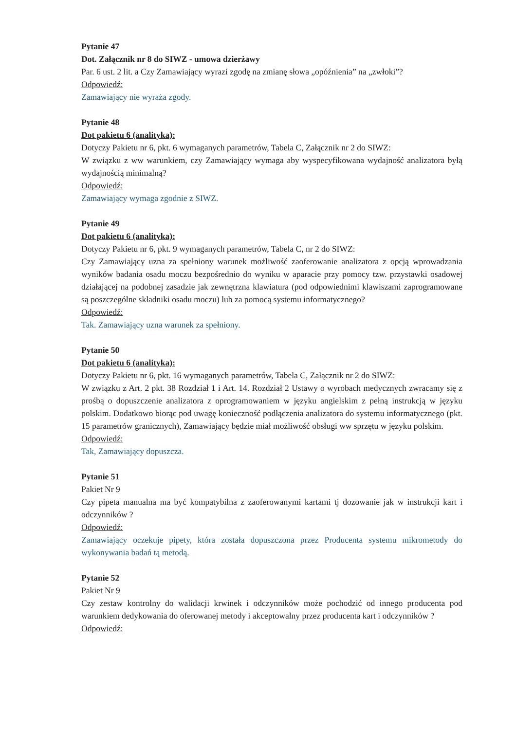Pytanie 47
Dot. Załącznik nr 8 do SIWZ - umowa dzierżawy
Par. 6 ust. 2 lit. a Czy Zamawiający wyrazi zgodę na zmianę słowa „opóźnienia” na „zwłoki”?
Odpowiedź:
Zamawiający nie wyraża zgody.
Pytanie 48
Dot pakietu 6 (analityka):
Dotyczy Pakietu nr 6, pkt. 6 wymaganych parametrów, Tabela C, Załącznik nr 2 do SIWZ:
W związku z ww warunkiem, czy Zamawiający wymaga aby wyspecyfikowana wydajność analizatora byłą wydajnością minimalną?
Odpowiedź:
Zamawiający wymaga zgodnie z SIWZ.
Pytanie 49
Dot pakietu 6 (analityka):
Dotyczy Pakietu nr 6, pkt. 9 wymaganych parametrów, Tabela C, nr 2 do SIWZ:
Czy Zamawiający uzna za spełniony warunek możliwość zaoferowanie analizatora z opcją wprowadzania wyników badania osadu moczu bezpośrednio do wyniku w aparacie przy pomocy tzw. przystawki osadowej działającej na podobnej zasadzie jak zewnętrzna klawiatura (pod odpowiednimi klawiszami zaprogramowane są poszczególne składniki osadu moczu) lub za pomocą systemu informatycznego?
Odpowiedź:
Tak. Zamawiający uzna warunek za spełniony.
Pytanie 50
Dot pakietu 6 (analityka):
Dotyczy Pakietu nr 6, pkt. 16 wymaganych parametrów, Tabela C, Załącznik nr 2 do SIWZ:
W związku z Art. 2 pkt. 38 Rozdział 1 i Art. 14. Rozdział 2 Ustawy o wyrobach medycznych zwracamy się z prośbą o dopuszczenie analizatora z oprogramowaniem w języku angielskim z pełną instrukcją w języku polskim. Dodatkowo biorąc pod uwagę konieczność podłączenia analizatora do systemu informatycznego (pkt. 15 parametrów granicznych), Zamawiający będzie miał możliwość obsługi ww sprzętu w języku polskim.
Odpowiedź:
Tak, Zamawiający dopuszcza.
Pytanie 51
Pakiet Nr 9
Czy pipeta manualna ma być kompatybilna z zaoferowanymi kartami tj dozowanie jak w instrukcji kart i odczynników ?
Odpowiedź:
Zamawiający oczekuje pipety, która została dopuszczona przez Producenta systemu mikrometody do wykonywania badań tą metodą.
Pytanie 52
Pakiet Nr 9
Czy zestaw kontrolny do walidacji krwinek i odczynników może pochodzić od innego producenta pod warunkiem dedykowania do oferowanej metody i akceptowalny przez producenta kart i odczynników ?
Odpowiedź: